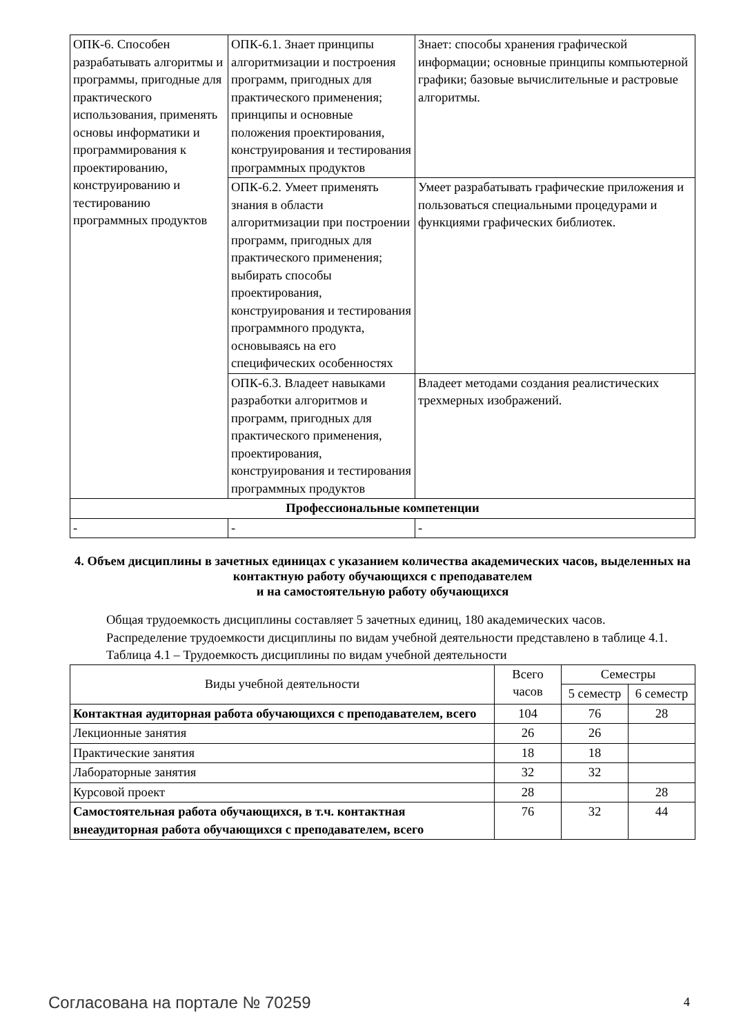| ОПК-6. Способен разрабатывать алгоритмы и программы, пригодные для практического использования, применять основы информатики и программирования к проектированию, конструированию и тестированию программных продуктов | ОПК-6.1. Знает принципы алгоритмизации и построения программ, пригодных для практического применения; принципы и основные положения проектирования, конструирования и тестирования программных продуктов | Знает: способы хранения графической информации; основные принципы компьютерной графики; базовые вычислительные и растровые алгоритмы. |
| | ОПК-6.2. Умеет применять знания в области алгоритмизации при построении программ, пригодных для практического применения; выбирать способы проектирования, конструирования и тестирования программного продукта, основываясь на его специфических особенностях | Умеет разрабатывать графические приложения и пользоваться специальными процедурами и функциями графических библиотек. |
| | ОПК-6.3. Владеет навыками разработки алгоритмов и программ, пригодных для практического применения, проектирования, конструирования и тестирования программных продуктов | Владеет методами создания реалистических трехмерных изображений. |
| Профессиональные компетенции | | |
| - | - | - |
4. Объем дисциплины в зачетных единицах с указанием количества академических часов, выделенных на контактную работу обучающихся с преподавателем
и на самостоятельную работу обучающихся
Общая трудоемкость дисциплины составляет 5 зачетных единиц, 180 академических часов.
Распределение трудоемкости дисциплины по видам учебной деятельности представлено в таблице 4.1.
Таблица 4.1 – Трудоемкость дисциплины по видам учебной деятельности
| Виды учебной деятельности | Всего часов | Семестры | |
| --- | --- | --- | --- |
| | | 5 семестр | 6 семестр |
| Контактная аудиторная работа обучающихся с преподавателем, всего | 104 | 76 | 28 |
| Лекционные занятия | 26 | 26 | |
| Практические занятия | 18 | 18 | |
| Лабораторные занятия | 32 | 32 | |
| Курсовой проект | 28 | | 28 |
| Самостоятельная работа обучающихся, в т.ч. контактная внеаудиторная работа обучающихся с преподавателем, всего | 76 | 32 | 44 |
Согласована на портале № 70259 4